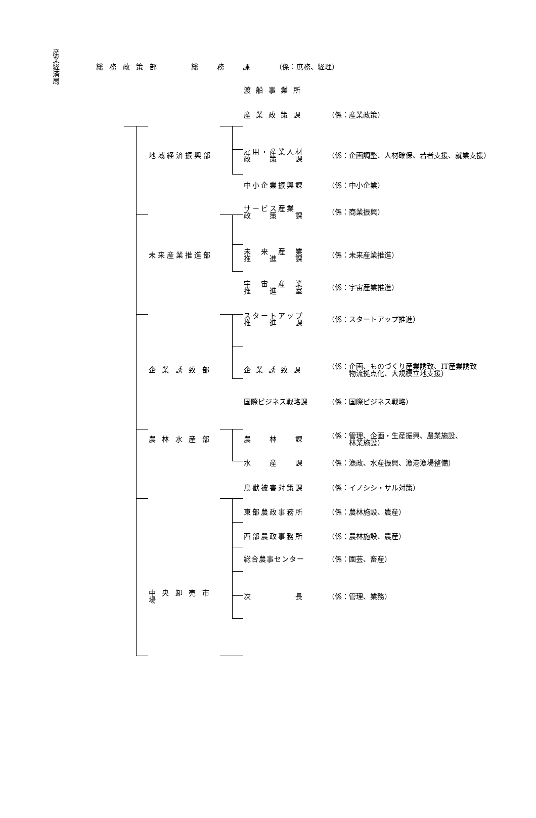産 業 経 済 局
総 務 政 策 部 総　　務　　課 （係：庶務、経理）
渡 船 事 業 所
産 業 政 策 課 （係：産業政策）
地域経済振興部
雇用・産業人材
政　　策　　課
（係：企画調整、人材確保、若者支援、就業支援）
中小企業振興課 （係：中小企業）
サービス産業
政　　策　　課
（係：商業振興）
未来産業推進部
未　来　産　業
推　　進　　課
（係：未来産業推進）
宇　宙　産　業
推　　進　　室
（係：宇宙産業推進）
スタートアップ
推　　進　　課
（係：スタートアップ推進）
企 業 誘 致 部 企 業 誘 致 課
（係：企画、ものづくり産業誘致、IT産業誘致
　　　物流拠点化、大規模立地支援）
国際ビジネス戦略課 （係：国際ビジネス戦略）
農 林 水 産 部 農　　林　　課
（係：管理、企画・生産振興、農業施設、
　　　林業施設）
水　　産　　課 （係：漁政、水産振興、漁港漁場整備）
鳥獣被害対策課 （係：イノシシ・サル対策）
東部農政事務所 （係：農林施設、農産）
西部農政事務所 （係：農林施設、農産）
総合農事センター （係：園芸、畜産）
中 央 卸 売 市 場
次　　　　　長 （係：管理、業務）